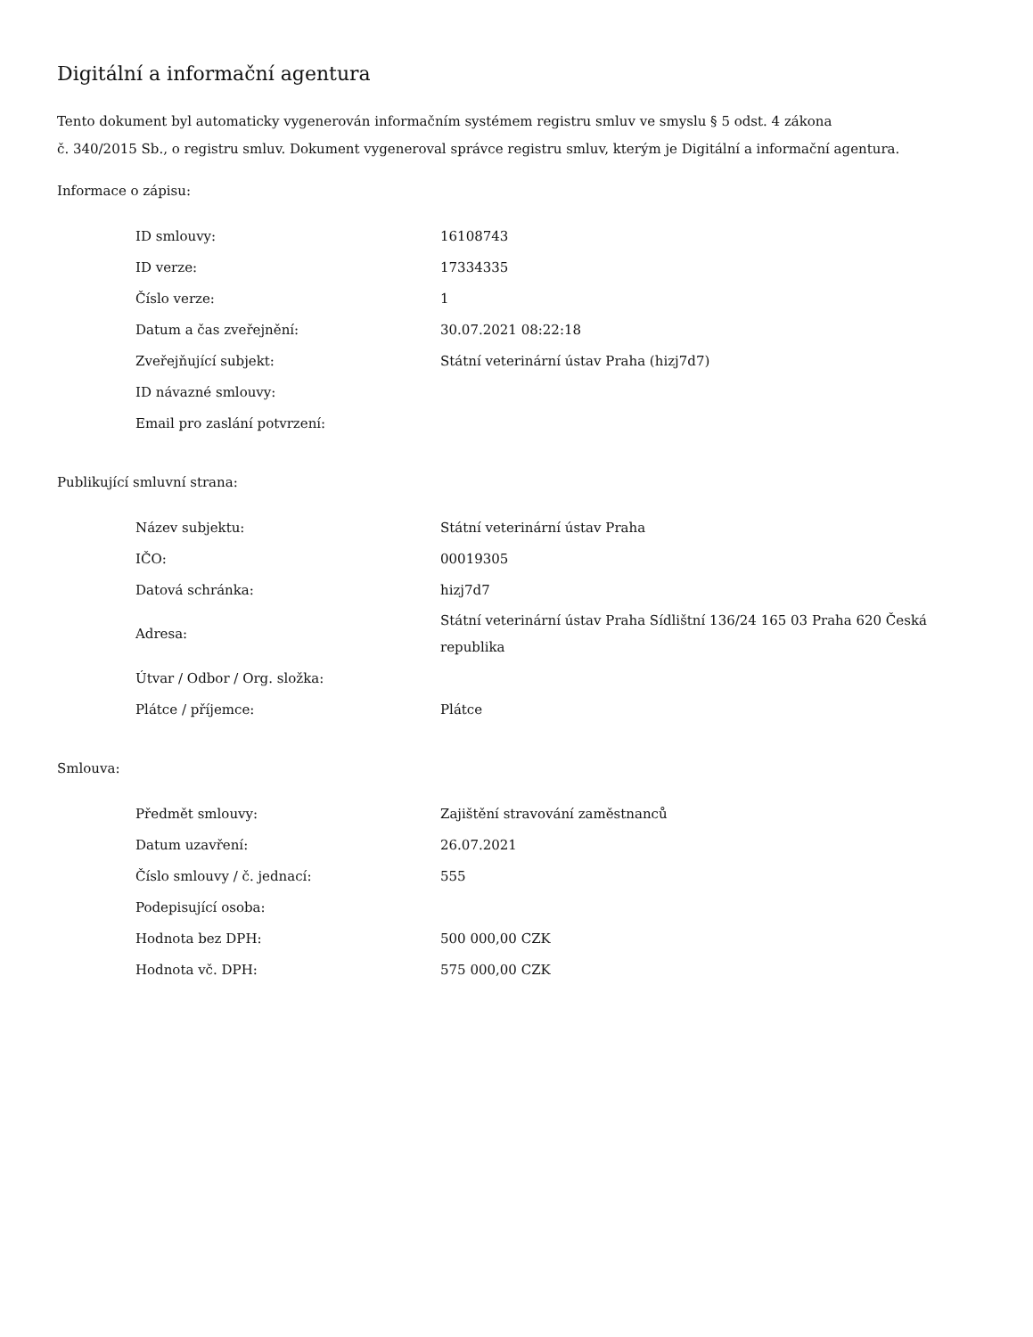Digitální a informační agentura
Tento dokument byl automaticky vygenerován informačním systémem registru smluv ve smyslu § 5 odst. 4 zákona
č. 340/2015 Sb., o registru smluv. Dokument vygeneroval správce registru smluv, kterým je Digitální a informační agentura.
Informace o zápisu:
| ID smlouvy: | 16108743 |
| ID verze: | 17334335 |
| Číslo verze: | 1 |
| Datum a čas zveřejnění: | 30.07.2021 08:22:18 |
| Zveřejňující subjekt: | Státní veterinární ústav Praha (hizj7d7) |
| ID návazné smlouvy: | |
| Email pro zaslání potvrzení: | |
Publikující smluvní strana:
| Název subjektu: | Státní veterinární ústav Praha |
| IČO: | 00019305 |
| Datová schránka: | hizj7d7 |
| Adresa: | Státní veterinární ústav Praha Sídlištní 136/24 165 03 Praha 620 Česká republika |
| Útvar / Odbor / Org. složka: | |
| Plátce / příjemce: | Plátce |
Smlouva:
| Předmět smlouvy: | Zajištění stravování zaměstnanců |
| Datum uzavření: | 26.07.2021 |
| Číslo smlouvy / č. jednací: | 555 |
| Podepisující osoba: | |
| Hodnota bez DPH: | 500 000,00 CZK |
| Hodnota vč. DPH: | 575 000,00 CZK |